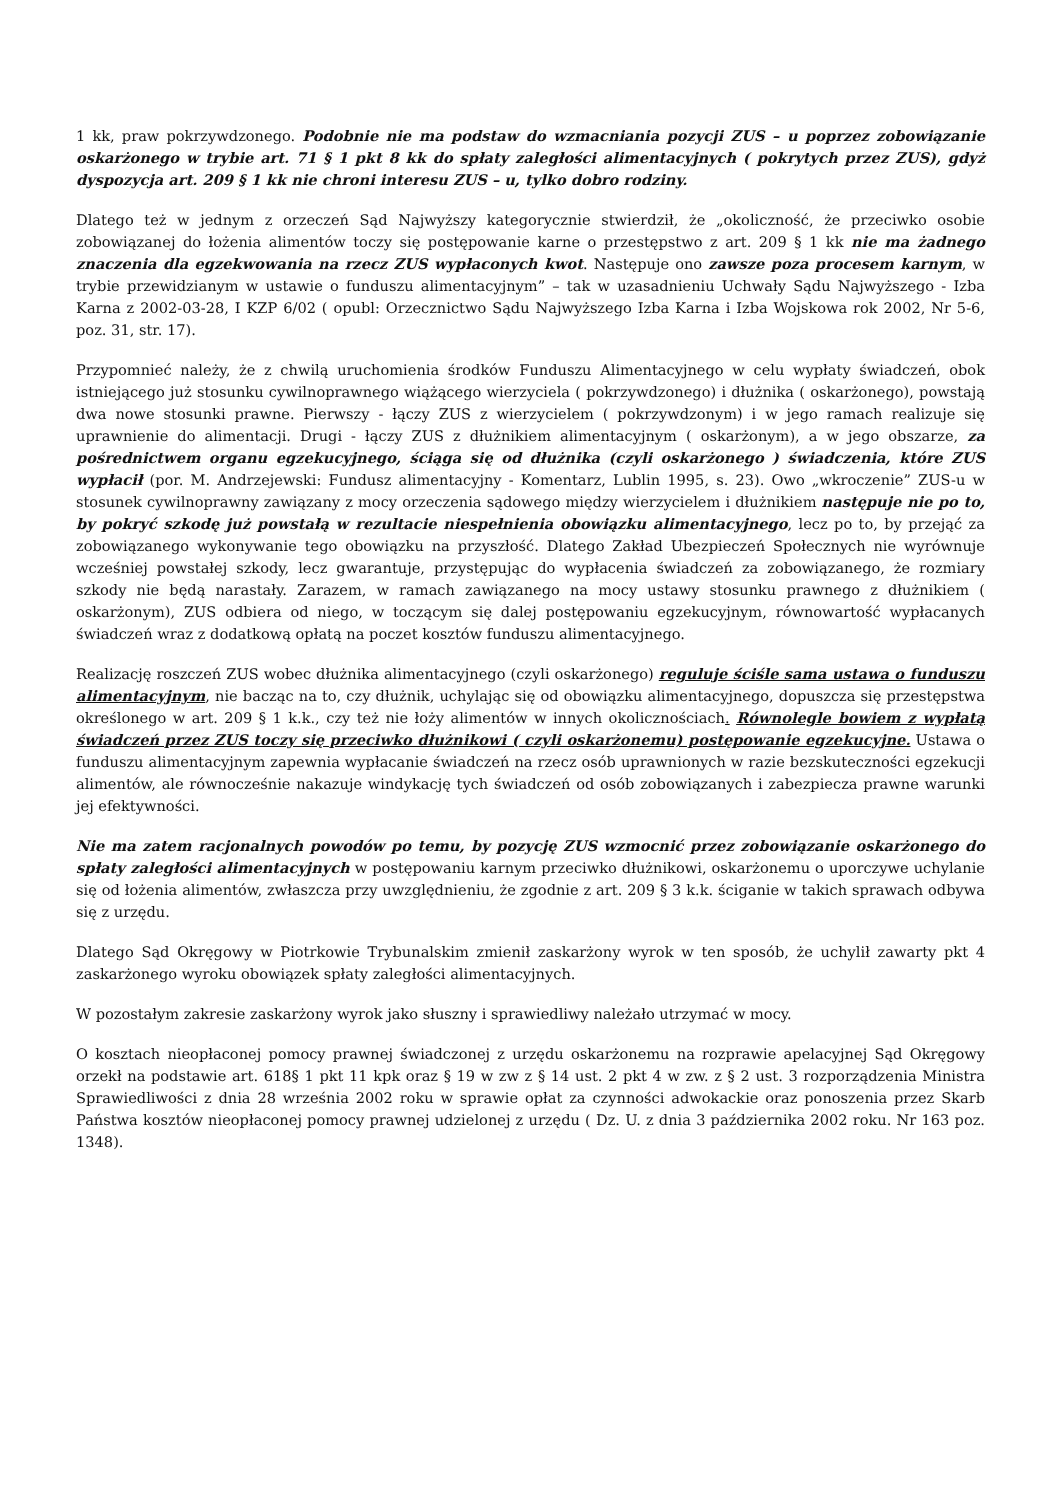1 kk, praw pokrzywdzonego. Podobnie nie ma podstaw do wzmacniania pozycji ZUS – u poprzez zobowiązanie oskarżonego w trybie art. 71 § 1 pkt 8 kk do spłaty zaległości alimentacyjnych ( pokrytych przez ZUS), gdyż dyspozycja art. 209 § 1 kk nie chroni interesu ZUS – u, tylko dobro rodziny.
Dlatego też w jednym z orzeczeń Sąd Najwyższy kategorycznie stwierdził, że „okoliczność, że przeciwko osobie zobowiązanej do łożenia alimentów toczy się postępowanie karne o przestępstwo z art. 209 § 1 kk nie ma żadnego znaczenia dla egzekwowania na rzecz ZUS wypłaconych kwot. Następuje ono zawsze poza procesem karnym, w trybie przewidzianym w ustawie o funduszu alimentacyjnym” – tak w uzasadnieniu Uchwały Sądu Najwyższego - Izba Karna z 2002-03-28, I KZP 6/02 ( opubl: Orzecznictwo Sądu Najwyższego Izba Karna i Izba Wojskowa rok 2002, Nr 5-6, poz. 31, str. 17).
Przypomnieć należy, że z chwilą uruchomienia środków Funduszu Alimentacyjnego w celu wypłaty świadczeń, obok istniejącego już stosunku cywilnoprawnego wiążącego wierzyciela ( pokrzywdzonego) i dłużnika ( oskarżonego), powstają dwa nowe stosunki prawne. Pierwszy - łączy ZUS z wierzycielem ( pokrzywdzonym) i w jego ramach realizuje się uprawnienie do alimentacji. Drugi - łączy ZUS z dłużnikiem alimentacyjnym ( oskarżonym), a w jego obszarze, za pośrednictwem organu egzekucyjnego, ściąga się od dłużnika (czyli oskarżonego ) świadczenia, które ZUS wypłacił (por. M. Andrzejewski: Fundusz alimentacyjny - Komentarz, Lublin 1995, s. 23). Owo „wkroczenie” ZUS-u w stosunek cywilnoprawny zawiązany z mocy orzeczenia sądowego między wierzycielem i dłużnikiem następuje nie po to, by pokryć szkodę już powstałą w rezultacie niespełnienia obowiązku alimentacyjnego, lecz po to, by przejąć za zobowiązanego wykonywanie tego obowiązku na przyszłość. Dlatego Zakład Ubezpieczeń Społecznych nie wyrównuje wcześniej powstałej szkody, lecz gwarantuje, przystępując do wypłacenia świadczeń za zobowiązanego, że rozmiary szkody nie będą narastały. Zarazem, w ramach zawiązanego na mocy ustawy stosunku prawnego z dłużnikiem ( oskarżonym), ZUS odbiera od niego, w toczącym się dalej postępowaniu egzekucyjnym, równowartość wypłacanych świadczeń wraz z dodatkową opłatą na poczet kosztów funduszu alimentacyjnego.
Realizację roszczeń ZUS wobec dłużnika alimentacyjnego (czyli oskarżonego) reguluje ściśle sama ustawa o funduszu alimentacyjnym, nie bacząc na to, czy dłużnik, uchylając się od obowiązku alimentacyjnego, dopuszcza się przestępstwa określonego w art. 209 § 1 k.k., czy też nie łoży alimentów w innych okolicznościach. Równolegle bowiem z wypłatą świadczeń przez ZUS toczy się przeciwko dłużnikowi ( czyli oskarżonemu) postępowanie egzekucyjne. Ustawa o funduszu alimentacyjnym zapewnia wypłacanie świadczeń na rzecz osób uprawnionych w razie bezskuteczności egzekucji alimentów, ale równocześnie nakazuje windykację tych świadczeń od osób zobowiązanych i zabezpiecza prawne warunki jej efektywności.
Nie ma zatem racjonalnych powodów po temu, by pozycję ZUS wzmocnić przez zobowiązanie oskarżonego do spłaty zaległości alimentacyjnych w postępowaniu karnym przeciwko dłużnikowi, oskarżonemu o uporczywe uchylanie się od łożenia alimentów, zwłaszcza przy uwzględnieniu, że zgodnie z art. 209 § 3 k.k. ściganie w takich sprawach odbywa się z urzędu.
Dlatego Sąd Okręgowy w Piotrkowie Trybunalskim zmienił zaskarżony wyrok w ten sposób, że uchylił zawarty pkt 4 zaskarżonego wyroku obowiązek spłaty zaległości alimentacyjnych.
W pozostałym zakresie zaskarżony wyrok jako słuszny i sprawiedliwy należało utrzymać w mocy.
O kosztach nieopłaconej pomocy prawnej świadczonej z urzędu oskarżonemu na rozprawie apelacyjnej Sąd Okręgowy orzekł na podstawie art. 618§ 1 pkt 11 kpk oraz § 19 w zw z § 14 ust. 2 pkt 4 w zw. z § 2 ust. 3 rozporządzenia Ministra Sprawiedliwości z dnia 28 września 2002 roku w sprawie opłat za czynności adwokackie oraz ponoszenia przez Skarb Państwa kosztów nieopłaconej pomocy prawnej udzielonej z urzędu ( Dz. U. z dnia 3 października 2002 roku. Nr 163 poz. 1348).